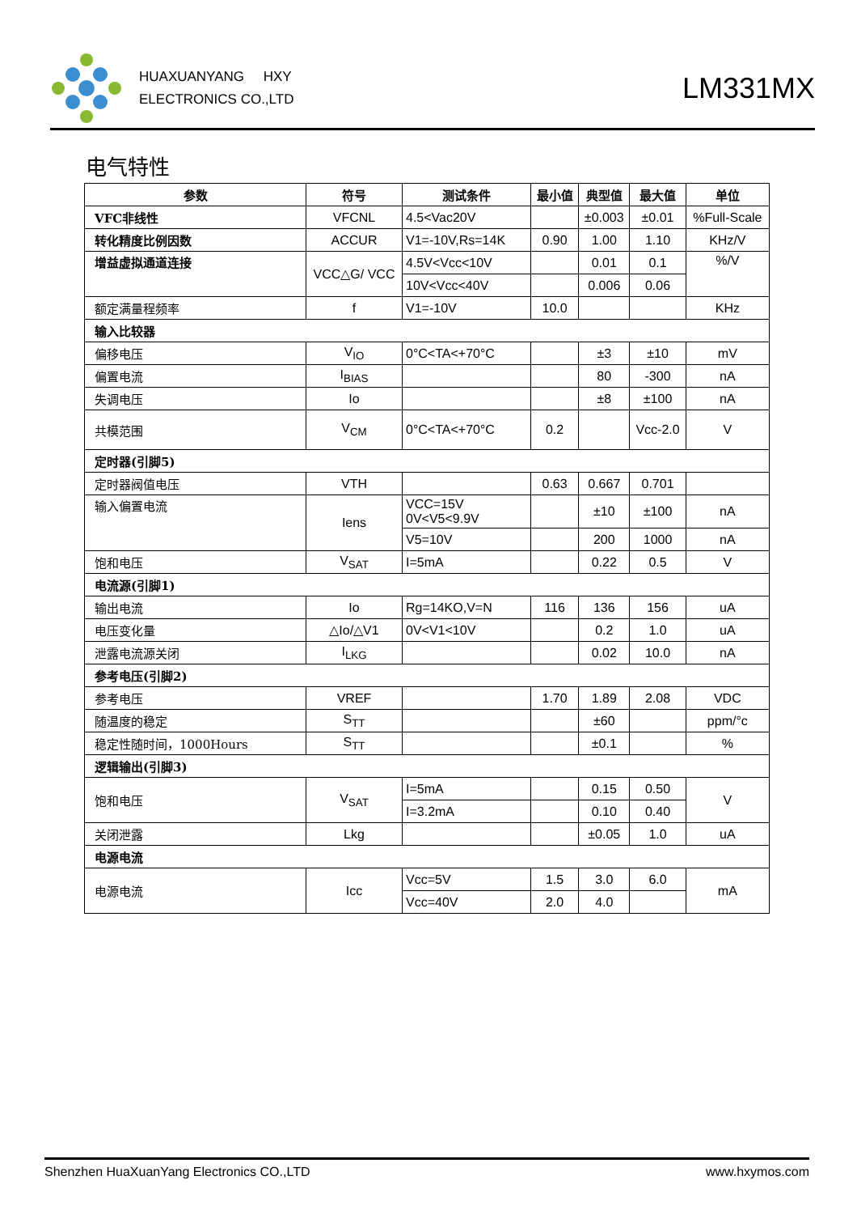HUAXUANYANG HXY
ELECTRONICS CO.,LTD
LM331MX
电气特性
| 参数 | 符号 | 测试条件 | 最小值 | 典型值 | 最大值 | 单位 |
| --- | --- | --- | --- | --- | --- | --- |
| VFC非线性 | VFCNL | 4.5<Vac20V | | ±0.003 | ±0.01 | %Full-Scale |
| 转化精度比例因数 | ACCUR | V1=-10V,Rs=14K | 0.90 | 1.00 | 1.10 | KHz/V |
| 增益虚拟通道连接 | VCC△G/ VCC | 4.5V<Vcc<10V | | 0.01 | 0.1 | %/V |
| | | 10V<Vcc<40V | | 0.006 | 0.06 | |
| 额定满量程频率 | f | V1=-10V | 10.0 | | | KHz |
| 输入比较器 | | | | | | |
| 偏移电压 | V<sub>IO</sub> | 0°C<TA<+70°C | | ±3 | ±10 | mV |
| 偏置电流 | I<sub>BIAS</sub> | | | 80 | -300 | nA |
| 失调电压 | Io | | | ±8 | ±100 | nA |
| 共模范围 | V<sub>CM</sub> | 0°C<TA<+70°C | 0.2 | | Vcc-2.0 | V |
| 定时器(引脚5) | | | | | | |
| 定时器阀值电压 | VTH | | 0.63 | 0.667 | 0.701 | |
| 输入偏置电流 | Iens | VCC=15V 0V<V5<9.9V | | ±10 | ±100 | nA |
| | | V5=10V | | 200 | 1000 | nA |
| 饱和电压 | V<sub>SAT</sub> | I=5mA | | 0.22 | 0.5 | V |
| 电流源(引脚1) | | | | | | |
| 输出电流 | Io | Rg=14KO,V=N | 116 | 136 | 156 | uA |
| 电压变化量 | △Io/△V1 | 0V<V1<10V | | 0.2 | 1.0 | uA |
| 泄露电流源关闭 | I<sub>LKG</sub> | | | 0.02 | 10.0 | nA |
| 参考电压(引脚2) | | | | | | |
| 参考电压 | VREF | | 1.70 | 1.89 | 2.08 | VDC |
| 随温度的稳定 | S<sub>TT</sub> | | | ±60 | | ppm/°c |
| 稳定性随时间，1000Hours | S<sub>TT</sub> | | | ±0.1 | | % |
| 逻辑输出(引脚3) | | | | | | |
| 饱和电压 | V<sub>SAT</sub> | I=5mA | | 0.15 | 0.50 | V |
| | | I=3.2mA | | 0.10 | 0.40 | |
| 关闭泄露 | Lkg | | | ±0.05 | 1.0 | uA |
| 电源电流 | | | | | | |
| 电源电流 | Icc | Vcc=5V | 1.5 | 3.0 | 6.0 | mA |
| | | Vcc=40V | 2.0 | 4.0 | | |
Shenzhen HuaXuanYang Electronics CO.,LTD www.hxymos.com